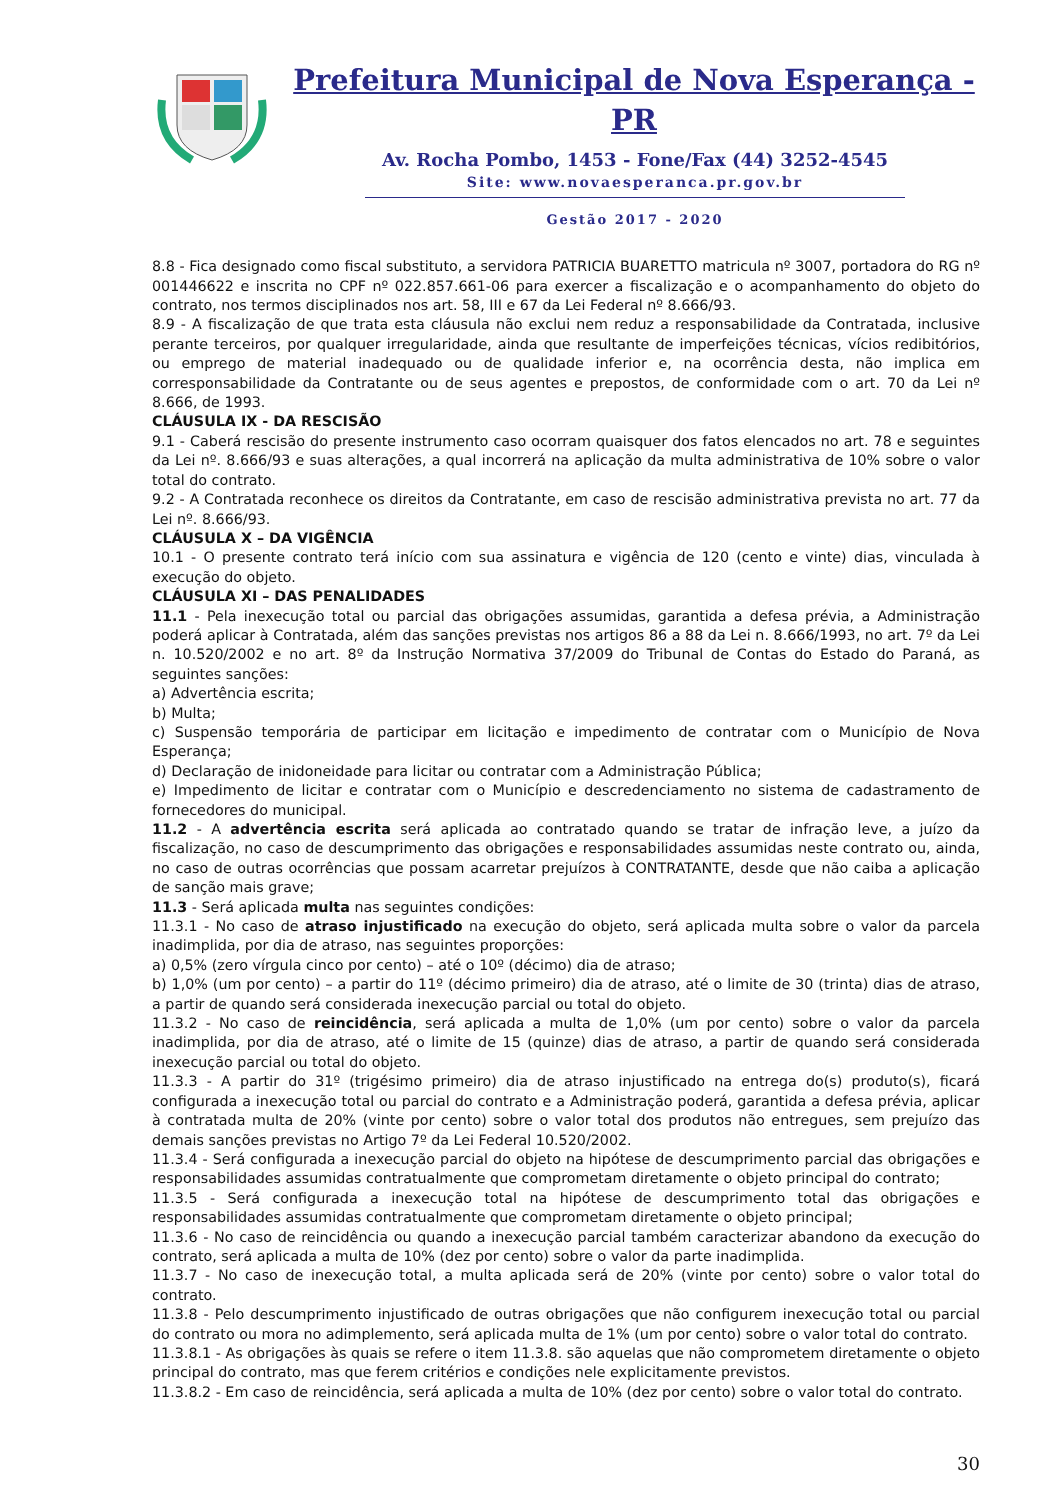Prefeitura Municipal de Nova Esperança - PR
Av. Rocha Pombo, 1453 - Fone/Fax (44) 3252-4545
Site: www.novaesperanca.pr.gov.br
Gestão 2017 - 2020
8.8 - Fica designado como fiscal substituto, a servidora PATRICIA BUARETTO matricula nº 3007, portadora do RG nº 001446622 e inscrita no CPF nº 022.857.661-06 para exercer a fiscalização e o acompanhamento do objeto do contrato, nos termos disciplinados nos art. 58, III e 67 da Lei Federal nº 8.666/93.
8.9 - A fiscalização de que trata esta cláusula não exclui nem reduz a responsabilidade da Contratada, inclusive perante terceiros, por qualquer irregularidade, ainda que resultante de imperfeições técnicas, vícios redibitórios, ou emprego de material inadequado ou de qualidade inferior e, na ocorrência desta, não implica em corresponsabilidade da Contratante ou de seus agentes e prepostos, de conformidade com o art. 70 da Lei nº 8.666, de 1993.
CLÁUSULA IX - DA RESCISÃO
9.1 - Caberá rescisão do presente instrumento caso ocorram quaisquer dos fatos elencados no art. 78 e seguintes da Lei nº. 8.666/93 e suas alterações, a qual incorrerá na aplicação da multa administrativa de 10% sobre o valor total do contrato.
9.2 - A Contratada reconhece os direitos da Contratante, em caso de rescisão administrativa prevista no art. 77 da Lei nº. 8.666/93.
CLÁUSULA X – DA VIGÊNCIA
10.1 - O presente contrato terá início com sua assinatura e vigência de 120 (cento e vinte) dias, vinculada à execução do objeto.
CLÁUSULA XI – DAS PENALIDADES
11.1 - Pela inexecução total ou parcial das obrigações assumidas, garantida a defesa prévia, a Administração poderá aplicar à Contratada, além das sanções previstas nos artigos 86 a 88 da Lei n. 8.666/1993, no art. 7º da Lei n. 10.520/2002 e no art. 8º da Instrução Normativa 37/2009 do Tribunal de Contas do Estado do Paraná, as seguintes sanções:
a) Advertência escrita;
b) Multa;
c) Suspensão temporária de participar em licitação e impedimento de contratar com o Município de Nova Esperança;
d) Declaração de inidoneidade para licitar ou contratar com a Administração Pública;
e) Impedimento de licitar e contratar com o Município e descredenciamento no sistema de cadastramento de fornecedores do municipal.
11.2 - A advertência escrita será aplicada ao contratado quando se tratar de infração leve, a juízo da fiscalização, no caso de descumprimento das obrigações e responsabilidades assumidas neste contrato ou, ainda, no caso de outras ocorrências que possam acarretar prejuízos à CONTRATANTE, desde que não caiba a aplicação de sanção mais grave;
11.3 - Será aplicada multa nas seguintes condições:
11.3.1 - No caso de atraso injustificado na execução do objeto, será aplicada multa sobre o valor da parcela inadimplida, por dia de atraso, nas seguintes proporções:
a) 0,5% (zero vírgula cinco por cento) – até o 10º (décimo) dia de atraso;
b) 1,0% (um por cento) – a partir do 11º (décimo primeiro) dia de atraso, até o limite de 30 (trinta) dias de atraso, a partir de quando será considerada inexecução parcial ou total do objeto.
11.3.2 - No caso de reincidência, será aplicada a multa de 1,0% (um por cento) sobre o valor da parcela inadimplida, por dia de atraso, até o limite de 15 (quinze) dias de atraso, a partir de quando será considerada inexecução parcial ou total do objeto.
11.3.3 - A partir do 31º (trigésimo primeiro) dia de atraso injustificado na entrega do(s) produto(s), ficará configurada a inexecução total ou parcial do contrato e a Administração poderá, garantida a defesa prévia, aplicar à contratada multa de 20% (vinte por cento) sobre o valor total dos produtos não entregues, sem prejuízo das demais sanções previstas no Artigo 7º da Lei Federal 10.520/2002.
11.3.4 - Será configurada a inexecução parcial do objeto na hipótese de descumprimento parcial das obrigações e responsabilidades assumidas contratualmente que comprometam diretamente o objeto principal do contrato;
11.3.5 - Será configurada a inexecução total na hipótese de descumprimento total das obrigações e responsabilidades assumidas contratualmente que comprometam diretamente o objeto principal;
11.3.6 - No caso de reincidência ou quando a inexecução parcial também caracterizar abandono da execução do contrato, será aplicada a multa de 10% (dez por cento) sobre o valor da parte inadimplida.
11.3.7 - No caso de inexecução total, a multa aplicada será de 20% (vinte por cento) sobre o valor total do contrato.
11.3.8 - Pelo descumprimento injustificado de outras obrigações que não configurem inexecução total ou parcial do contrato ou mora no adimplemento, será aplicada multa de 1% (um por cento) sobre o valor total do contrato.
11.3.8.1 - As obrigações às quais se refere o item 11.3.8. são aquelas que não comprometem diretamente o objeto principal do contrato, mas que ferem critérios e condições nele explicitamente previstos.
11.3.8.2 - Em caso de reincidência, será aplicada a multa de 10% (dez por cento) sobre o valor total do contrato.
30